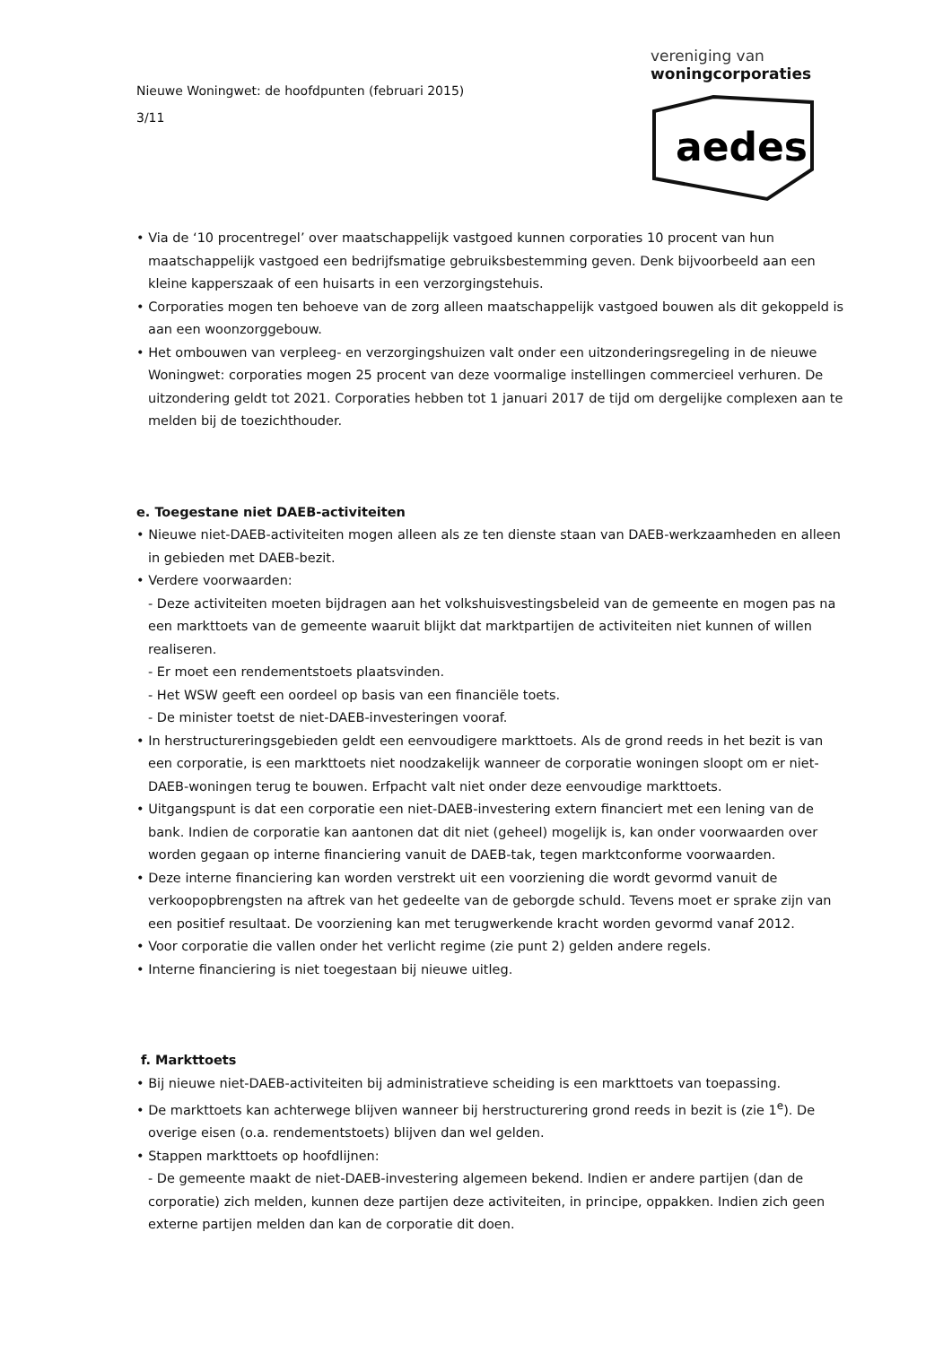Nieuwe Woningwet: de hoofdpunten (februari 2015)
3/11
vereniging van
woningcorporaties
aedes
• Via de ‘10 procentregel’ over maatschappelijk vastgoed kunnen corporaties 10 procent van hun maatschappelijk vastgoed een bedrijfsmatige gebruiksbestemming geven. Denk bijvoorbeeld aan een kleine kapperszaak of een huisarts in een verzorgingstehuis.
• Corporaties mogen ten behoeve van de zorg alleen maatschappelijk vastgoed bouwen als dit gekoppeld is aan een woonzorggebouw.
• Het ombouwen van verpleeg- en verzorgingshuizen valt onder een uitzonderingsregeling in de nieuwe Woningwet: corporaties mogen 25 procent van deze voormalige instellingen commercieel verhuren. De uitzondering geldt tot 2021. Corporaties hebben tot 1 januari 2017 de tijd om dergelijke complexen aan te melden bij de toezichthouder.
e. Toegestane niet DAEB-activiteiten
• Nieuwe niet-DAEB-activiteiten mogen alleen als ze ten dienste staan van DAEB-werkzaamheden en alleen in gebieden met DAEB-bezit.
• Verdere voorwaarden:
- Deze activiteiten moeten bijdragen aan het volkshuisvestingsbeleid van de gemeente en mogen pas na een markttoets van de gemeente waaruit blijkt dat marktpartijen de activiteiten niet kunnen of willen realiseren.
- Er moet een rendementstoets plaatsvinden.
- Het WSW geeft een oordeel op basis van een financiële toets.
- De minister toetst de niet-DAEB-investeringen vooraf.
• In herstructureringsgebieden geldt een eenvoudigere markttoets. Als de grond reeds in het bezit is van een corporatie, is een markttoets niet noodzakelijk wanneer de corporatie woningen sloopt om er niet-DAEB-woningen terug te bouwen. Erfpacht valt niet onder deze eenvoudige markttoets.
• Uitgangspunt is dat een corporatie een niet-DAEB-investering extern financiert met een lening van de bank. Indien de corporatie kan aantonen dat dit niet (geheel) mogelijk is, kan onder voorwaarden over worden gegaan op interne financiering vanuit de DAEB-tak, tegen marktconforme voorwaarden.
• Deze interne financiering kan worden verstrekt uit een voorziening die wordt gevormd vanuit de verkoopopbrengsten na aftrek van het gedeelte van de geborgde schuld. Tevens moet er sprake zijn van een positief resultaat. De voorziening kan met terugwerkende kracht worden gevormd vanaf 2012.
• Voor corporatie die vallen onder het verlicht regime (zie punt 2) gelden andere regels.
• Interne financiering is niet toegestaan bij nieuwe uitleg.
f. Markttoets
• Bij nieuwe niet-DAEB-activiteiten bij administratieve scheiding is een markttoets van toepassing.
• De markttoets kan achterwege blijven wanneer bij herstructurering grond reeds in bezit is (zie 1<sup>e</sup>). De overige eisen (o.a. rendementstoets) blijven dan wel gelden.
• Stappen markttoets op hoofdlijnen:
- De gemeente maakt de niet-DAEB-investering algemeen bekend. Indien er andere partijen (dan de corporatie) zich melden, kunnen deze partijen deze activiteiten, in principe, oppakken. Indien zich geen externe partijen melden dan kan de corporatie dit doen.